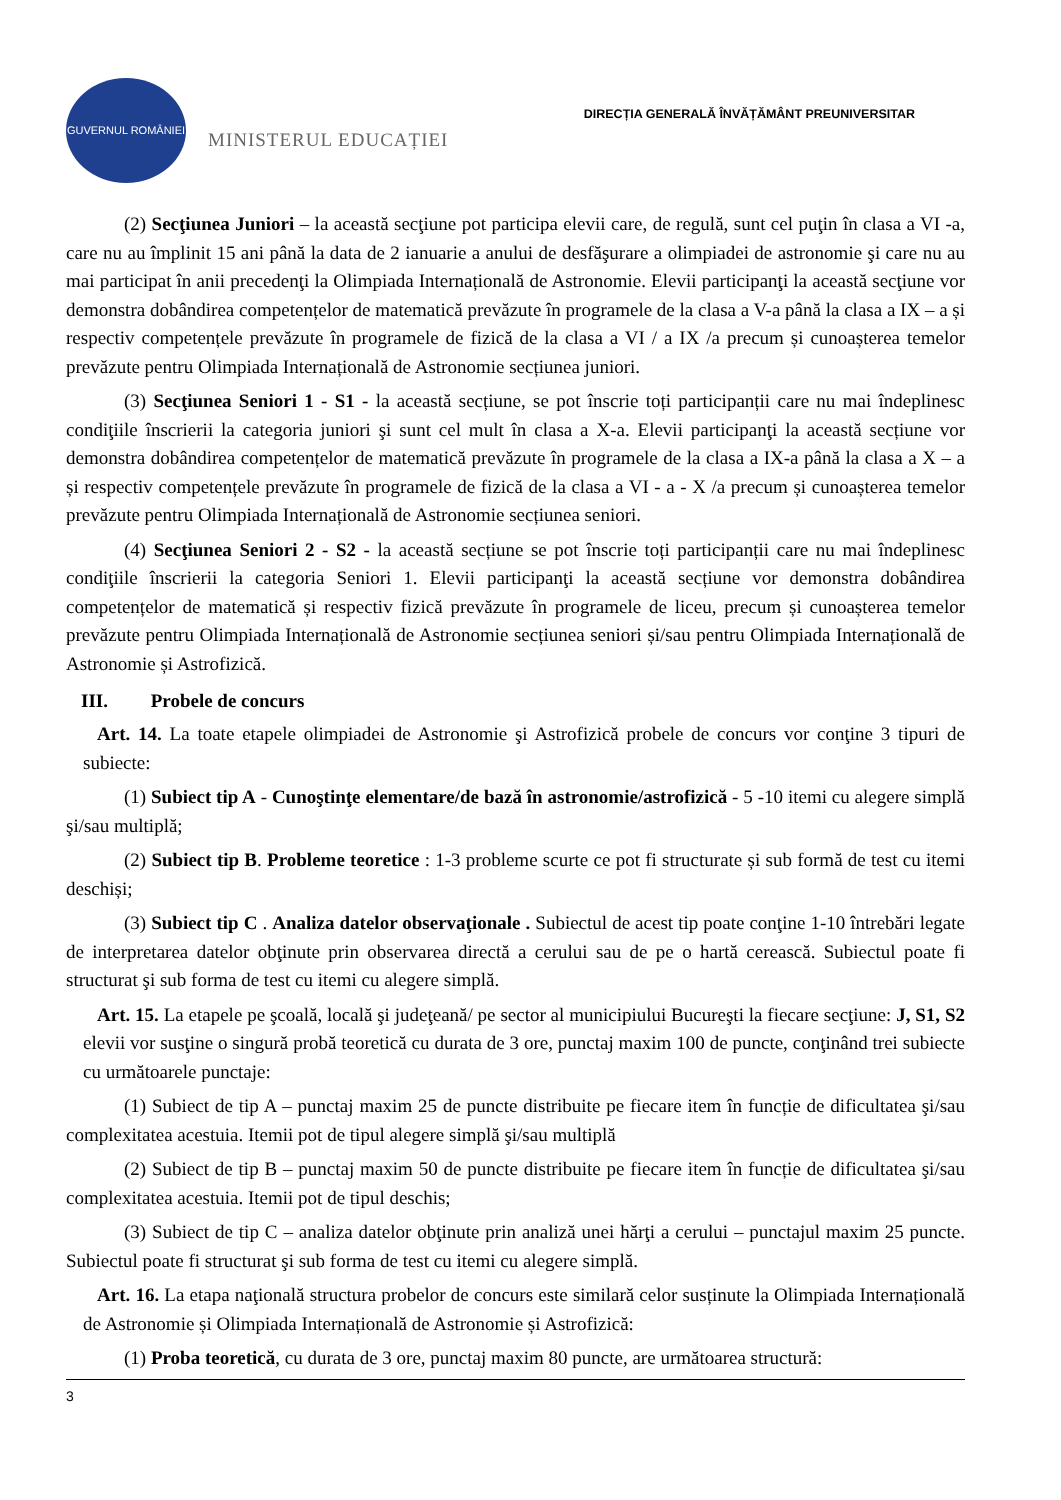GUVERNUL ROMÂNIEI
MINISTERUL EDUCAȚIEI
DIRECȚIA GENERALĂ ÎNVĂȚĂMÂNT PREUNIVERSITAR
(2) Secţiunea Juniori – la această secţiune pot participa elevii care, de regulă, sunt cel puţin în clasa a VI -a, care nu au împlinit 15 ani până la data de 2 ianuarie a anului de desfăşurare a olimpiadei de astronomie şi care nu au mai participat în anii precedenţi la Olimpiada Internațională de Astronomie. Elevii participanţi la această secţiune vor demonstra dobândirea competențelor de matematică prevăzute în programele de la clasa a V-a până la clasa a IX – a și respectiv competențele prevăzute în programele de fizică de la clasa a VI / a IX /a precum și cunoașterea temelor prevăzute pentru Olimpiada Internațională de Astronomie secțiunea juniori.
(3) Secţiunea Seniori 1 - S1 - la această secțiune, se pot înscrie toți participanții care nu mai îndeplinesc condiţiile înscrierii la categoria juniori şi sunt cel mult în clasa a X-a. Elevii participanţi la această secțiune vor demonstra dobândirea competențelor de matematică prevăzute în programele de la clasa a IX-a până la clasa a X – a și respectiv competențele prevăzute în programele de fizică de la clasa a VI - a - X /a precum și cunoașterea temelor prevăzute pentru Olimpiada Internațională de Astronomie secțiunea seniori.
(4) Secţiunea Seniori 2 - S2 - la această secțiune se pot înscrie toți participanții care nu mai îndeplinesc condiţiile înscrierii la categoria Seniori 1. Elevii participanţi la această secțiune vor demonstra dobândirea competențelor de matematică și respectiv fizică prevăzute în programele de liceu, precum și cunoașterea temelor prevăzute pentru Olimpiada Internațională de Astronomie secțiunea seniori și/sau pentru Olimpiada Internațională de Astronomie și Astrofizică.
III. Probele de concurs
Art. 14. La toate etapele olimpiadei de Astronomie şi Astrofizică probele de concurs vor conţine 3 tipuri de subiecte:
(1) Subiect tip A - Cunoştinţe elementare/de bază în astronomie/astrofizică - 5 -10 itemi cu alegere simplă şi/sau multiplă;
(2) Subiect tip B. Probleme teoretice : 1-3 probleme scurte ce pot fi structurate și sub formă de test cu itemi deschiși;
(3) Subiect tip C . Analiza datelor observaţionale . Subiectul de acest tip poate conţine 1-10 întrebări legate de interpretarea datelor obţinute prin observarea directă a cerului sau de pe o hartă cerească. Subiectul poate fi structurat şi sub forma de test cu itemi cu alegere simplă.
Art. 15. La etapele pe şcoală, locală şi judeţeană/ pe sector al municipiului Bucureşti la fiecare secţiune: J, S1, S2 elevii vor susţine o singură probă teoretică cu durata de 3 ore, punctaj maxim 100 de puncte, conţinând trei subiecte cu următoarele punctaje:
(1) Subiect de tip A – punctaj maxim 25 de puncte distribuite pe fiecare item în funcție de dificultatea şi/sau complexitatea acestuia. Itemii pot de tipul alegere simplă şi/sau multiplă
(2) Subiect de tip B – punctaj maxim 50 de puncte distribuite pe fiecare item în funcție de dificultatea şi/sau complexitatea acestuia. Itemii pot de tipul deschis;
(3) Subiect de tip C – analiza datelor obţinute prin analiză unei hărţi a cerului – punctajul maxim 25 puncte. Subiectul poate fi structurat şi sub forma de test cu itemi cu alegere simplă.
Art. 16. La etapa naţională structura probelor de concurs este similară celor susținute la Olimpiada Internațională de Astronomie și Olimpiada Internațională de Astronomie și Astrofizică:
(1) Proba teoretică, cu durata de 3 ore, punctaj maxim 80 puncte, are următoarea structură:
3